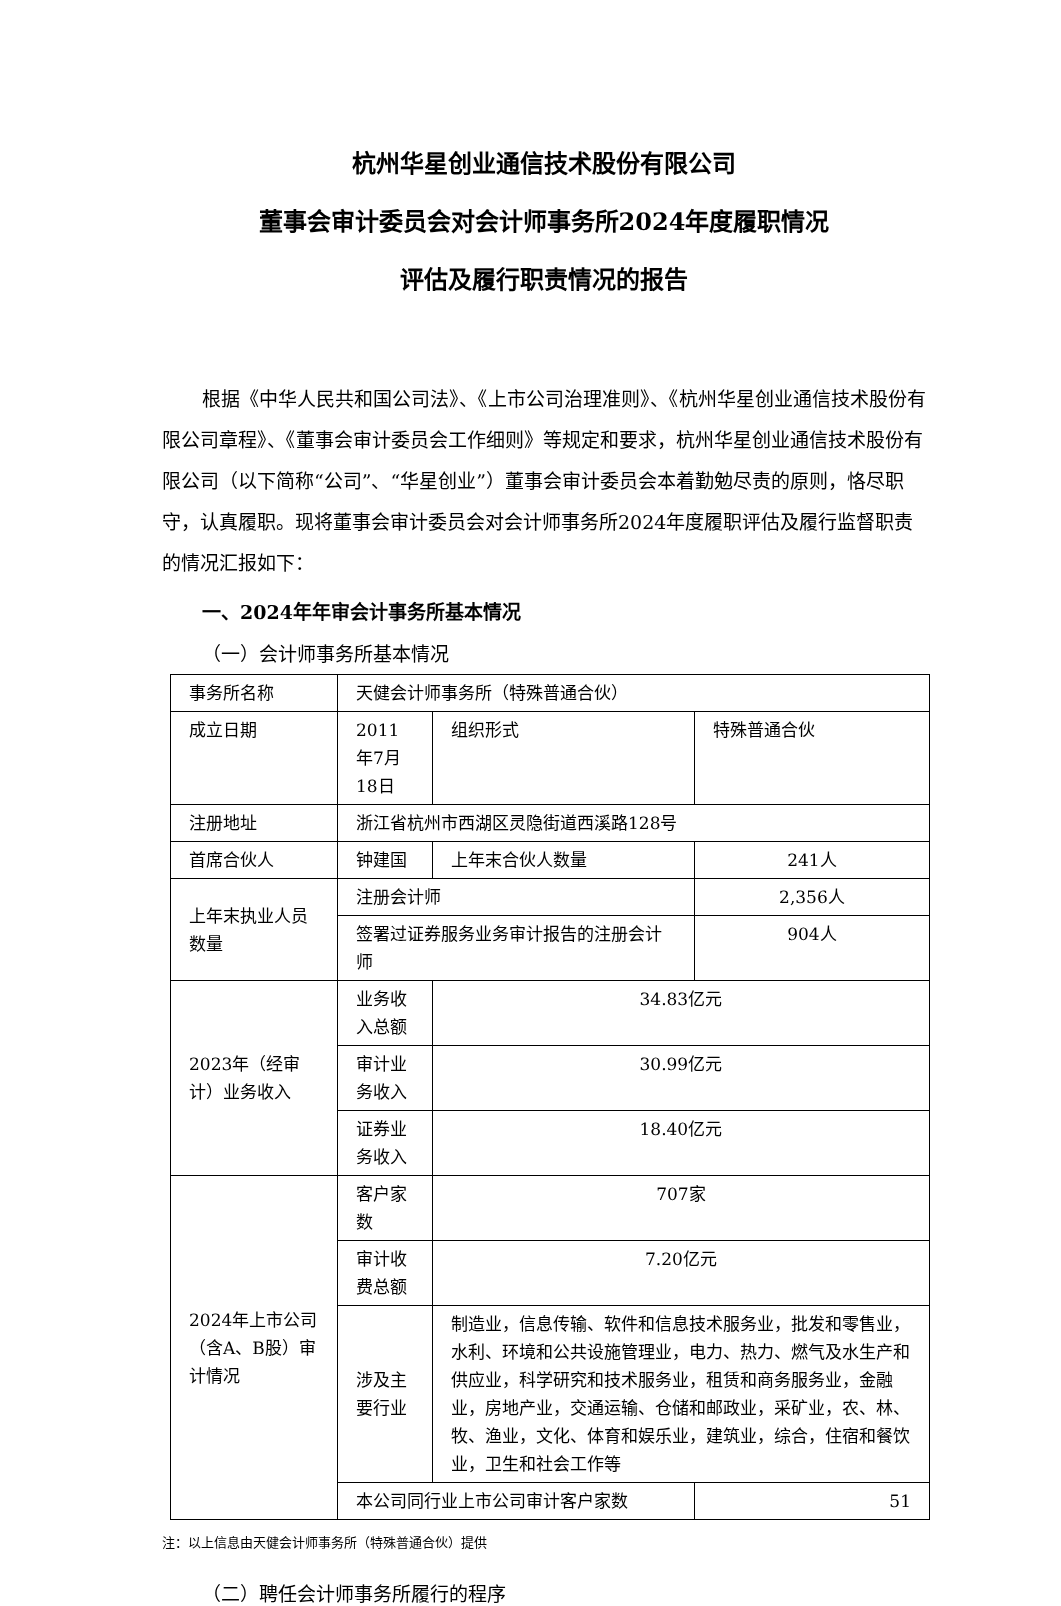杭州华星创业通信技术股份有限公司
董事会审计委员会对会计师事务所2024年度履职情况
评估及履行职责情况的报告
根据《中华人民共和国公司法》、《上市公司治理准则》、《杭州华星创业通信技术股份有限公司章程》、《董事会审计委员会工作细则》等规定和要求，杭州华星创业通信技术股份有限公司（以下简称“公司”、“华星创业”）董事会审计委员会本着勤勉尽责的原则，恪尽职守，认真履职。现将董事会审计委员会对会计师事务所2024年度履职评估及履行监督职责的情况汇报如下：
一、2024年年审会计事务所基本情况
（一）会计师事务所基本情况
| 事务所名称 | 天健会计师事务所（特殊普通合伙） | | | |
| 成立日期 | 2011年7月18日 | | 组织形式 | 特殊普通合伙 |
| 注册地址 | 浙江省杭州市西湖区灵隐街道西溪路128号 | | | |
| 首席合伙人 | 钟建国 | 上年末合伙人数量 | | 241人 |
| 上年末执业人员数量 | 注册会计师 | | | 2,356人 |
| | 签署过证券服务业务审计报告的注册会计师 | | | 904人 |
| 2023年（经审计）业务收入 | 业务收入总额 | 34.83亿元 | | |
| | 审计业务收入 | 30.99亿元 | | |
| | 证券业务收入 | 18.40亿元 | | |
| 2024年上市公司（含A、B股）审计情况 | 客户家数 | 707家 | | |
| | 审计收费总额 | 7.20亿元 | | |
| | 涉及主要行业 | 制造业，信息传输、软件和信息技术服务业，批发和零售业，水利、环境和公共设施管理业，电力、热力、燃气及水生产和供应业，科学研究和技术服务业，租赁和商务服务业，金融业，房地产业，交通运输、仓储和邮政业，采矿业，农、林、牧、渔业，文化、体育和娱乐业，建筑业，综合，住宿和餐饮业，卫生和社会工作等 | | |
| | 本公司同行业上市公司审计客户家数 | | | 51 |
注：以上信息由天健会计师事务所（特殊普通合伙）提供
（二）聘任会计师事务所履行的程序